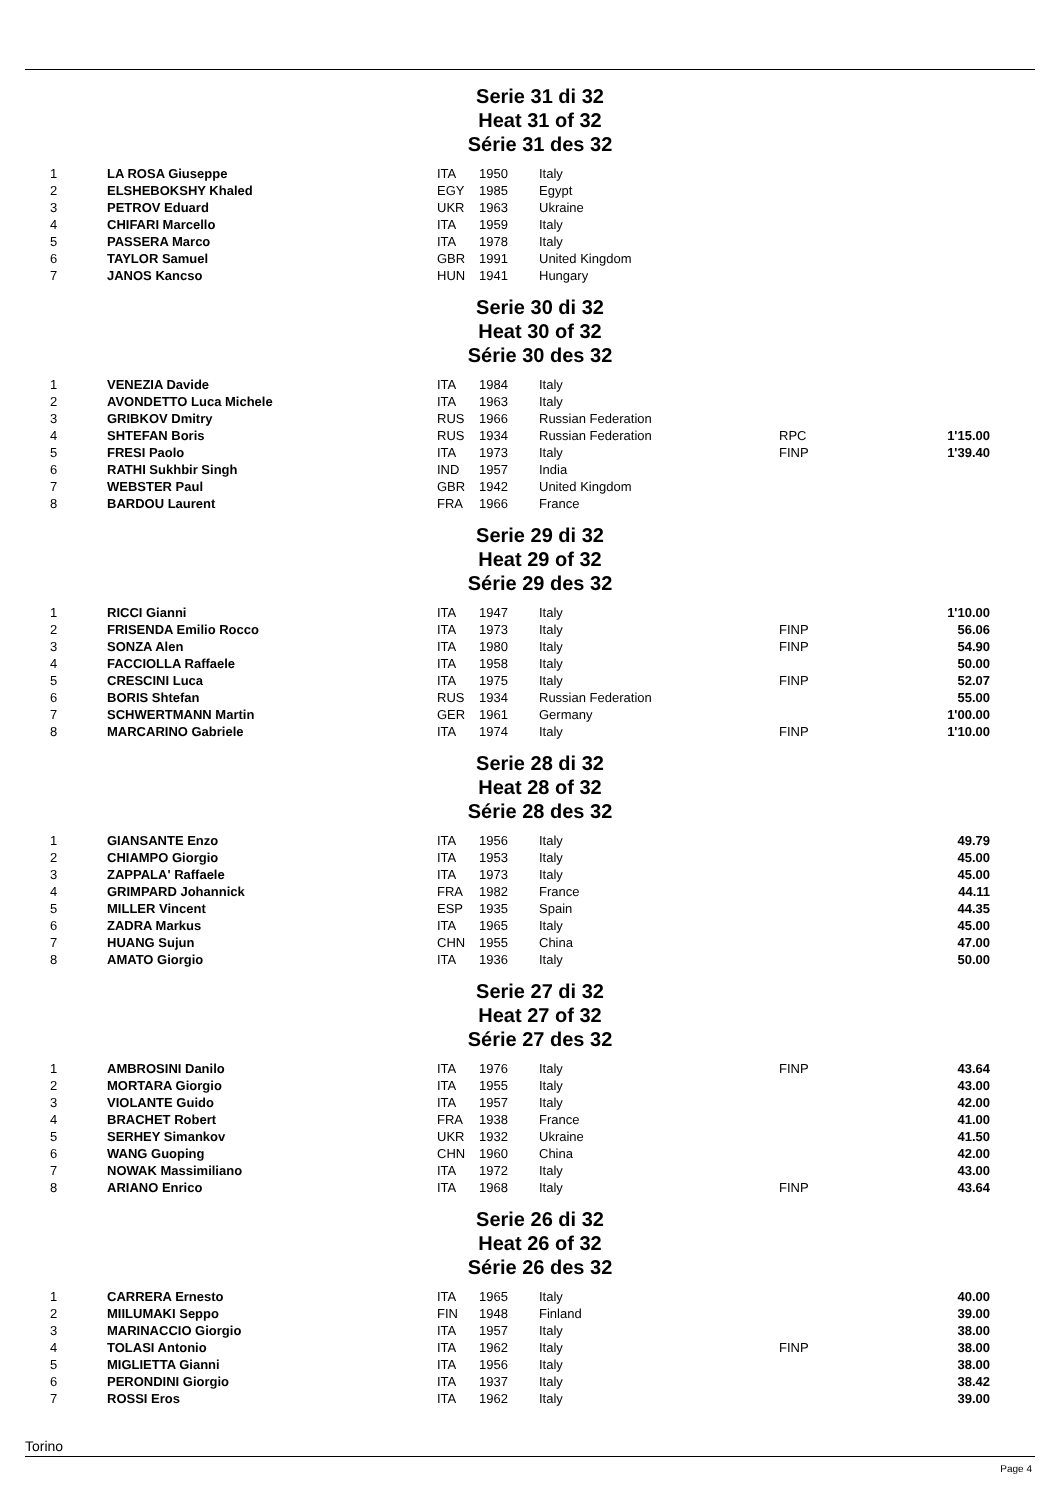Serie 31 di 32
Heat 31 of 32
Série 31 des 32
| 1 | LA ROSA Giuseppe | ITA | 1950 | Italy | | |
| 2 | ELSHEBOKSHY Khaled | EGY | 1985 | Egypt | | |
| 3 | PETROV Eduard | UKR | 1963 | Ukraine | | |
| 4 | CHIFARI Marcello | ITA | 1959 | Italy | | |
| 5 | PASSERA Marco | ITA | 1978 | Italy | | |
| 6 | TAYLOR Samuel | GBR | 1991 | United Kingdom | | |
| 7 | JANOS Kancso | HUN | 1941 | Hungary | | |
Serie 30 di 32
Heat 30 of 32
Série 30 des 32
| 1 | VENEZIA Davide | ITA | 1984 | Italy | | |
| 2 | AVONDETTO Luca Michele | ITA | 1963 | Italy | | |
| 3 | GRIBKOV Dmitry | RUS | 1966 | Russian Federation | | |
| 4 | SHTEFAN Boris | RUS | 1934 | Russian Federation | RPC | 1'15.00 |
| 5 | FRESI Paolo | ITA | 1973 | Italy | FINP | 1'39.40 |
| 6 | RATHI Sukhbir Singh | IND | 1957 | India | | |
| 7 | WEBSTER Paul | GBR | 1942 | United Kingdom | | |
| 8 | BARDOU Laurent | FRA | 1966 | France | | |
Serie 29 di 32
Heat 29 of 32
Série 29 des 32
| 1 | RICCI Gianni | ITA | 1947 | Italy | | 1'10.00 |
| 2 | FRISENDA Emilio Rocco | ITA | 1973 | Italy | FINP | 56.06 |
| 3 | SONZA Alen | ITA | 1980 | Italy | FINP | 54.90 |
| 4 | FACCIOLLA Raffaele | ITA | 1958 | Italy | | 50.00 |
| 5 | CRESCINI Luca | ITA | 1975 | Italy | FINP | 52.07 |
| 6 | BORIS Shtefan | RUS | 1934 | Russian Federation | | 55.00 |
| 7 | SCHWERTMANN Martin | GER | 1961 | Germany | | 1'00.00 |
| 8 | MARCARINO Gabriele | ITA | 1974 | Italy | FINP | 1'10.00 |
Serie 28 di 32
Heat 28 of 32
Série 28 des 32
| 1 | GIANSANTE Enzo | ITA | 1956 | Italy | | 49.79 |
| 2 | CHIAMPO Giorgio | ITA | 1953 | Italy | | 45.00 |
| 3 | ZAPPALA' Raffaele | ITA | 1973 | Italy | | 45.00 |
| 4 | GRIMPARD Johannick | FRA | 1982 | France | | 44.11 |
| 5 | MILLER Vincent | ESP | 1935 | Spain | | 44.35 |
| 6 | ZADRA Markus | ITA | 1965 | Italy | | 45.00 |
| 7 | HUANG Sujun | CHN | 1955 | China | | 47.00 |
| 8 | AMATO Giorgio | ITA | 1936 | Italy | | 50.00 |
Serie 27 di 32
Heat 27 of 32
Série 27 des 32
| 1 | AMBROSINI Danilo | ITA | 1976 | Italy | FINP | 43.64 |
| 2 | MORTARA Giorgio | ITA | 1955 | Italy | | 43.00 |
| 3 | VIOLANTE Guido | ITA | 1957 | Italy | | 42.00 |
| 4 | BRACHET Robert | FRA | 1938 | France | | 41.00 |
| 5 | SERHEY Simankov | UKR | 1932 | Ukraine | | 41.50 |
| 6 | WANG Guoping | CHN | 1960 | China | | 42.00 |
| 7 | NOWAK Massimiliano | ITA | 1972 | Italy | | 43.00 |
| 8 | ARIANO Enrico | ITA | 1968 | Italy | FINP | 43.64 |
Serie 26 di 32
Heat 26 of 32
Série 26 des 32
| 1 | CARRERA Ernesto | ITA | 1965 | Italy | | 40.00 |
| 2 | MIILUMAKI Seppo | FIN | 1948 | Finland | | 39.00 |
| 3 | MARINACCIO Giorgio | ITA | 1957 | Italy | | 38.00 |
| 4 | TOLASI Antonio | ITA | 1962 | Italy | FINP | 38.00 |
| 5 | MIGLIETTA Gianni | ITA | 1956 | Italy | | 38.00 |
| 6 | PERONDINI Giorgio | ITA | 1937 | Italy | | 38.42 |
| 7 | ROSSI Eros | ITA | 1962 | Italy | | 39.00 |
Torino
Page 4